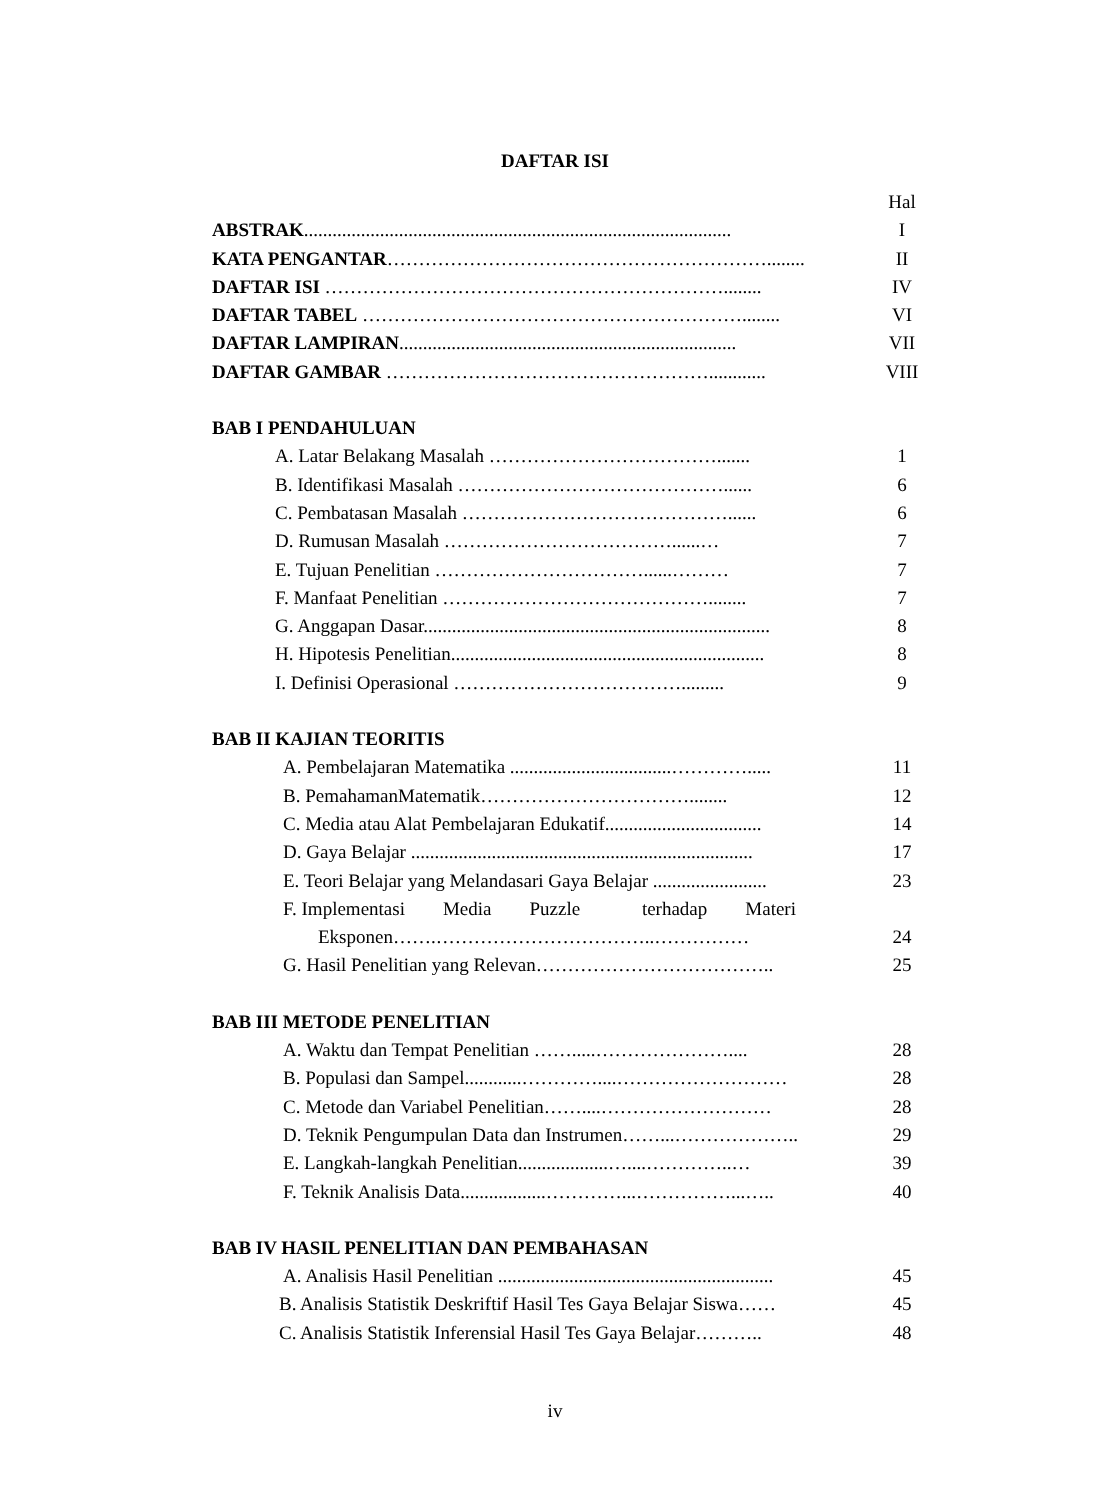DAFTAR ISI
Hal
ABSTRAK.......................................................................................... I
KATA PENGANTAR……………………………………………………........ II
DAFTAR ISI ………………………………………………………........ IV
DAFTAR TABEL ……………………………………………………........ VI
DAFTAR LAMPIRAN....................................................................... VII
DAFTAR GAMBAR ……………………………………………............ VIII
BAB I PENDAHULUAN
A. Latar Belakang Masalah ………………………………....... 1
B. Identifikasi Masalah ……………………………………...... 6
C. Pembatasan Masalah ……………………………………...... 6
D. Rumusan Masalah ………………………………......… 7
E. Tujuan Penelitian ……………………………......……… 7
F. Manfaat Penelitian ……………………………………........ 7
G. Anggapan Dasar......................................................................... 8
H. Hipotesis Penelitian.................................................................. 8
I. Definisi Operasional ………………………………......... 9
BAB II KAJIAN TEORITIS
A. Pembelajaran Matematika ..................................…………..... 11
B. PemahamanMatematik……………………………........ 12
C. Media atau Alat Pembelajaran Edukatif................................. 14
D. Gaya Belajar ........................................................................ 17
E. Teori Belajar yang Melandasari Gaya Belajar ........................ 23
F. Implementasi Media Puzzle terhadap Materi
Eksponen…….……………………………..…………… 24
G. Hasil Penelitian yang Relevan……………………………….. 25
BAB III METODE PENELITIAN
A. Waktu dan Tempat Penelitian …….....………………….... 28
B. Populasi dan Sampel............…………....……………………… 28
C. Metode dan Variabel Penelitian……....……………………… 28
D. Teknik Pengumpulan Data dan Instrumen……...……………….. 29
E. Langkah-langkah Penelitian...................…....…………..… 39
F. Teknik Analisis Data..................…………...……………...….. 40
BAB IV HASIL PENELITIAN DAN PEMBAHASAN
A. Analisis Hasil Penelitian .......................................................... 45
B. Analisis Statistik Deskriftif Hasil Tes Gaya Belajar Siswa…… 45
C. Analisis Statistik Inferensial Hasil Tes Gaya Belajar……….. 48
iv